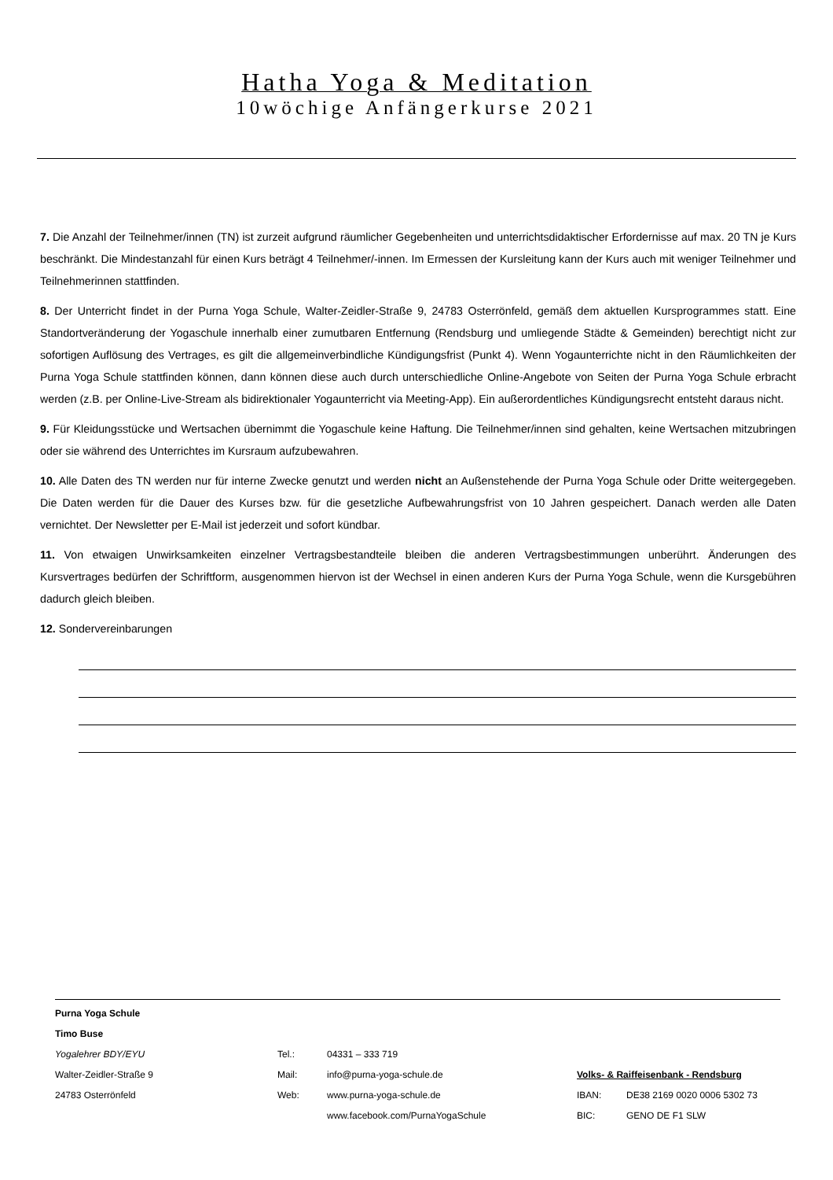Hatha Yoga & Meditation
10wöchige Anfängerkurse 2021
7. Die Anzahl der Teilnehmer/innen (TN) ist zurzeit aufgrund räumlicher Gegebenheiten und unterrichtsdidaktischer Erfordernisse auf max. 20 TN je Kurs beschränkt. Die Mindestanzahl für einen Kurs beträgt 4 Teilnehmer/-innen. Im Ermessen der Kursleitung kann der Kurs auch mit weniger Teilnehmer und Teilnehmerinnen stattfinden.
8. Der Unterricht findet in der Purna Yoga Schule, Walter-Zeidler-Straße 9, 24783 Osterrönfeld, gemäß dem aktuellen Kursprogrammes statt. Eine Standortveränderung der Yogaschule innerhalb einer zumutbaren Entfernung (Rendsburg und umliegende Städte & Gemeinden) berechtigt nicht zur sofortigen Auflösung des Vertrages, es gilt die allgemeinverbindliche Kündigungsfrist (Punkt 4). Wenn Yogaunterrichte nicht in den Räumlichkeiten der Purna Yoga Schule stattfinden können, dann können diese auch durch unterschiedliche Online-Angebote von Seiten der Purna Yoga Schule erbracht werden (z.B. per Online-Live-Stream als bidirektionaler Yogaunterricht via Meeting-App). Ein außerordentliches Kündigungsrecht entsteht daraus nicht.
9. Für Kleidungsstücke und Wertsachen übernimmt die Yogaschule keine Haftung. Die Teilnehmer/innen sind gehalten, keine Wertsachen mitzubringen oder sie während des Unterrichtes im Kursraum aufzubewahren.
10. Alle Daten des TN werden nur für interne Zwecke genutzt und werden nicht an Außenstehende der Purna Yoga Schule oder Dritte weitergegeben. Die Daten werden für die Dauer des Kurses bzw. für die gesetzliche Aufbewahrungsfrist von 10 Jahren gespeichert. Danach werden alle Daten vernichtet. Der Newsletter per E-Mail ist jederzeit und sofort kündbar.
11. Von etwaigen Unwirksamkeiten einzelner Vertragsbestandteile bleiben die anderen Vertragsbestimmungen unberührt. Änderungen des Kursvertrages bedürfen der Schriftform, ausgenommen hiervon ist der Wechsel in einen anderen Kurs der Purna Yoga Schule, wenn die Kursgebühren dadurch gleich bleiben.
12. Sondervereinbarungen
| Purna Yoga Schule | | | | |
| Timo Buse | | | | |
| Yogalehrer BDY/EYU | Tel.: | 04331 – 333 719 | | |
| Walter-Zeidler-Straße 9 | Mail: | info@purna-yoga-schule.de | Volks- & Raiffeisenbank - Rendsburg | |
| 24783 Osterrönfeld | Web: | www.purna-yoga-schule.de | IBAN: | DE38 2169 0020 0006 5302 73 |
| | | www.facebook.com/PurnaYogaSchule | BIC: | GENO DE F1 SLW |